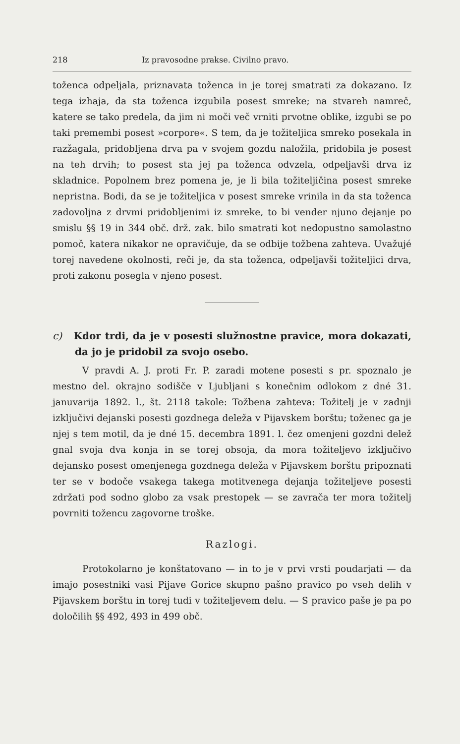218 Iz pravosodne prakse. Civilno pravo.
toženca odpeljala, priznavata toženca in je torej smatrati za dokazano. Iz tega izhaja, da sta toženca izgubila posest smreke; na stvareh namreč, katere se tako predela, da jim ni moči več vrniti prvotne oblike, izgubi se po taki premembi posest »corpore«. S tem, da je tožiteljica smreko posekala in razžagala, pridobljena drva pa v svojem gozdu naložila, pridobila je posest na teh drvih; to posest sta jej pa toženca odvzela, odpeljavši drva iz skladnice. Popolnem brez pomena je, je li bila tožiteljičina posest smreke nepristna. Bodi, da se je tožiteljica v posest smreke vrinila in da sta toženca zadovoljna z drvmi pridobljenimi iz smreke, to bi vender njuno dejanje po smislu §§ 19 in 344 obč. drž. zak. bilo smatrati kot nedopustno samolastno pomoč, katera nikakor ne opravičuje, da se odbije tožbena zahteva. Uvažujé torej navedene okolnosti, reči je, da sta toženca, odpeljavši tožiteljici drva, proti zakonu posegla v njeno posest.
c) Kdor trdi, da je v posesti služnostne pravice, mora dokazati, da jo je pridobil za svojo osebo.
V pravdi A. J. proti Fr. P. zaradi motene posesti s pr. spoznalo je mestno del. okrajno sodišče v Ljubljani s konečnim odlokom z dné 31. januvarija 1892. l., št. 2118 takole: Tožbena zahteva: Tožitelj je v zadnji izključivi dejanski posesti gozdnega deleža v Pijavskem borštu; toženec ga je njej s tem motil, da je dné 15. decembra 1891. l. čez omenjeni gozdni delež gnal svoja dva konja in se torej obsoja, da mora tožiteljevo izključivo dejansko posest omenjenega gozdnega deleža v Pijavskem borštu pripoznati ter se v bodoče vsakega takega motitvenega dejanja tožiteljeve posesti zdržati pod sodno globo za vsak prestopek — se zavrača ter mora tožitelj povrniti tožencu zagovorne troške.
Razlogi.
Protokolarno je konštatovano — in to je v prvi vrsti poudarjati — da imajo posestniki vasi Pijave Gorice skupno pašno pravico po vseh delih v Pijavskem borštu in torej tudi v tožiteljevem delu. — S pravico paše je pa po določilih §§ 492, 493 in 499 obč.